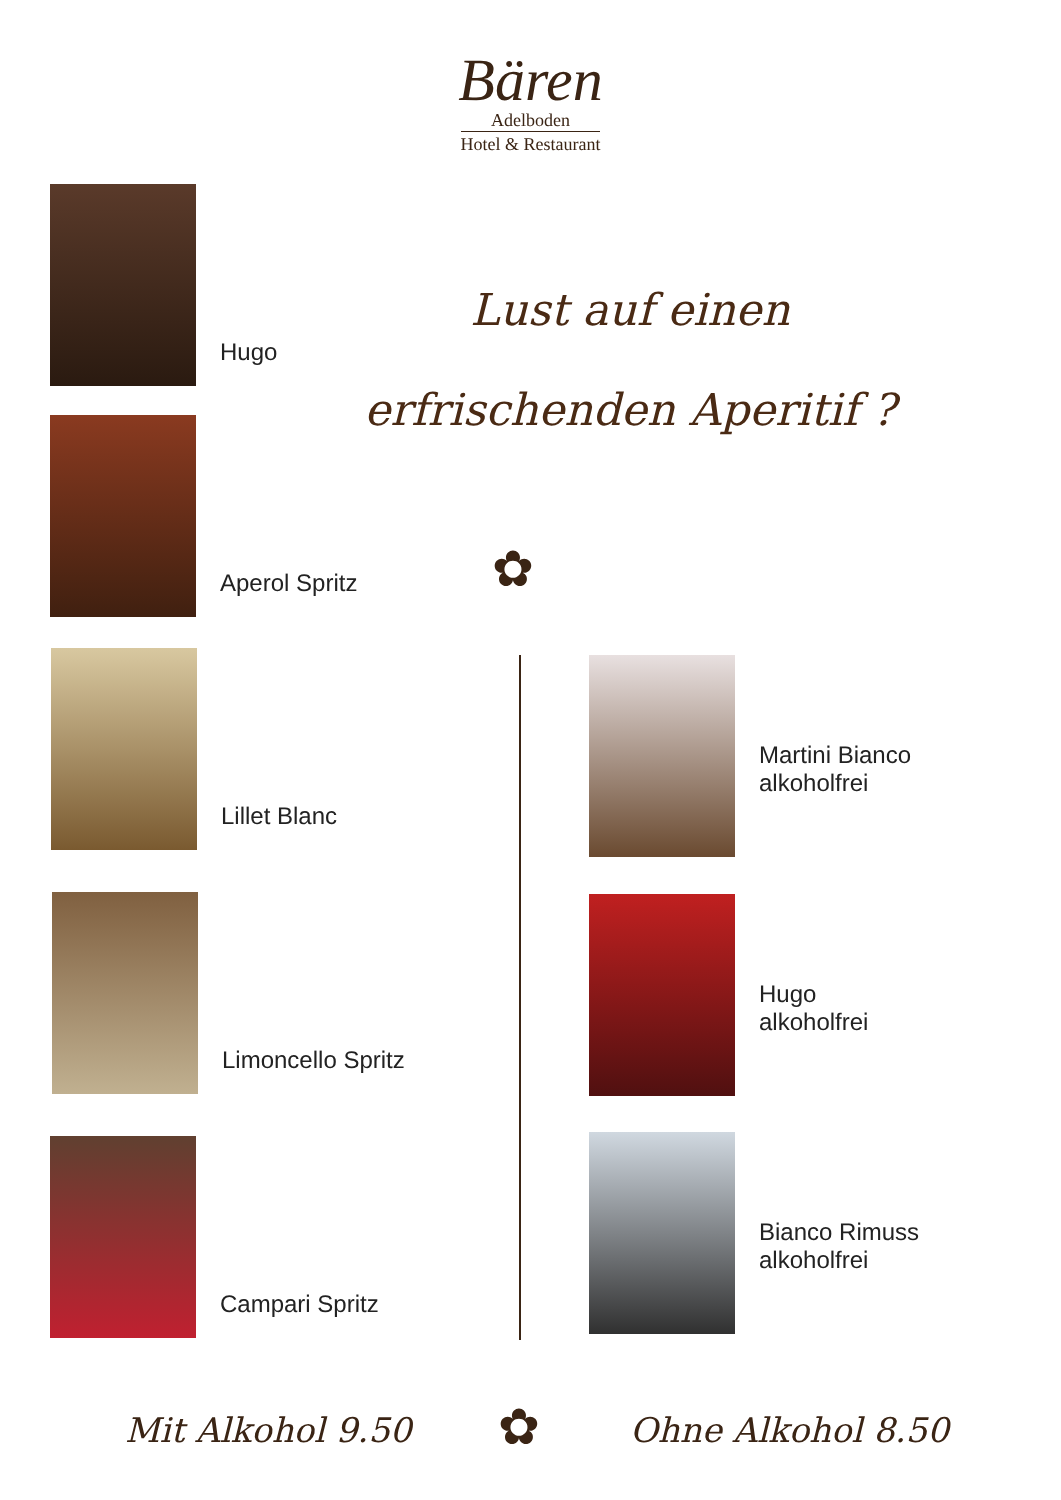Bären
Adelboden
Hotel & Restaurant
Lust auf einen
erfrischenden Aperitif ?
Hugo
Aperol Spritz
✿
Lillet Blanc
Limoncello Spritz
Campari Spritz
Martini Bianco
alkoholfrei
Hugo
alkoholfrei
Bianco Rimuss
alkoholfrei
Mit Alkohol 9.50 ✿ Ohne Alkohol 8.50